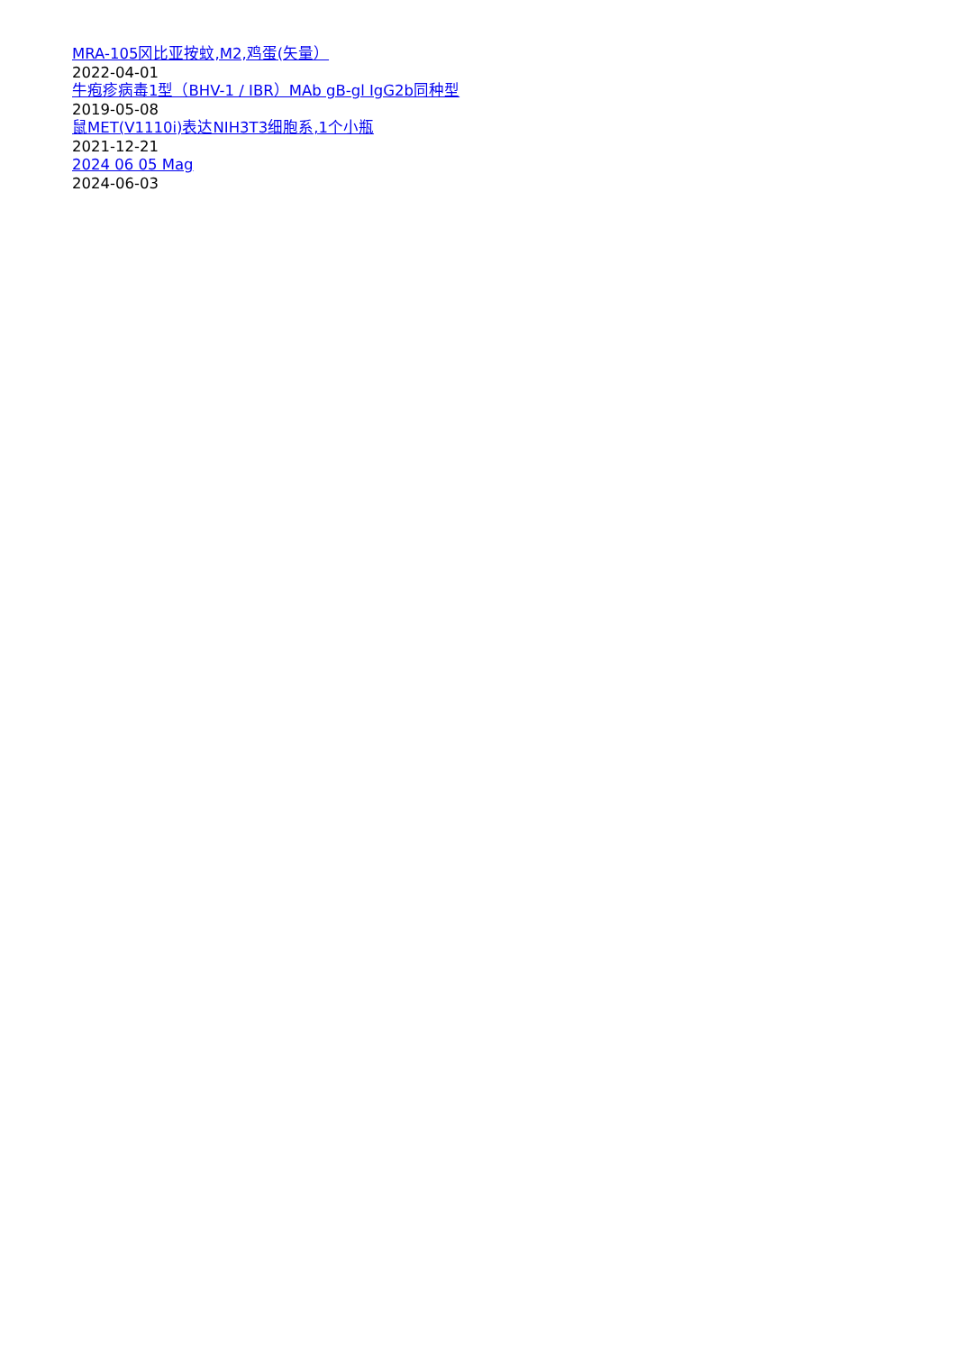MRA-105冈比亚按蚊,M2,鸡蛋(矢量）
2022-04-01
牛疱疹病毒1型（BHV-1 / IBR）MAb gB-gl IgG2b同种型
2019-05-08
鼠MET(V1110i)表达NIH3T3细胞系,1个小瓶
2021-12-21
2024 06 05 Mag
2024-06-03